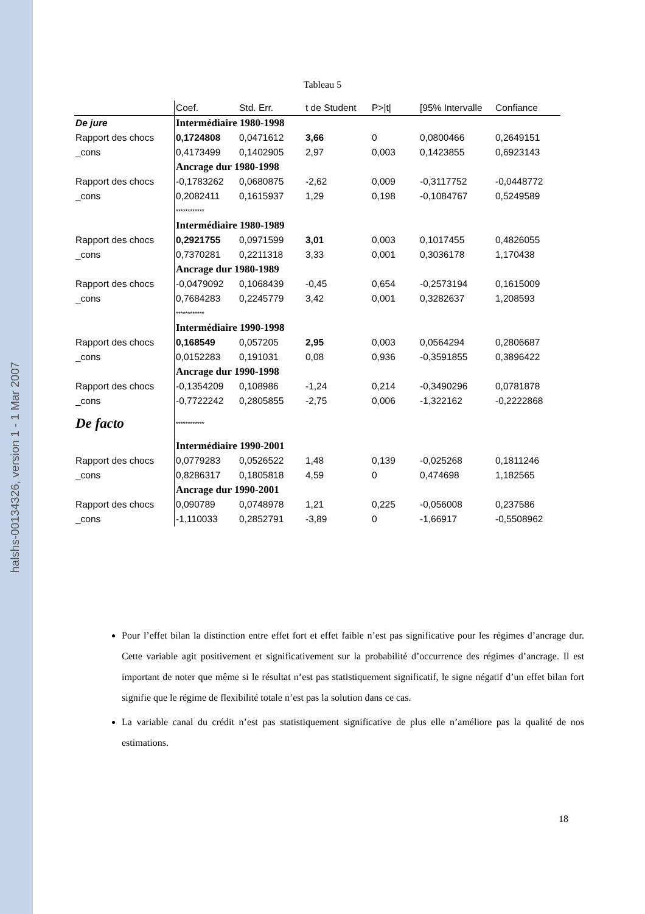halshs-00134326, version 1 - 1 Mar 2007
Tableau 5
| | Coef. | Std. Err. | t de Student | P>/t/ | [95% Intervalle | Confiance |
| --- | --- | --- | --- | --- | --- | --- |
| De jure | Intermédiaire 1980-1998 | | | | | |
| Rapport des chocs | 0,1724808 | 0,0471612 | 3,66 | 0 | 0,0800466 | 0,2649151 |
| _cons | 0,4173499 | 0,1402905 | 2,97 | 0,003 | 0,1423855 | 0,6923143 |
| | Ancrage dur 1980-1998 | | | | | |
| Rapport des chocs | -0,1783262 | 0,0680875 | -2,62 | 0,009 | -0,3117752 | -0,0448772 |
| _cons | 0,2082411 | 0,1615937 | 1,29 | 0,198 | -0,1084767 | 0,5249589 |
| | ************ | | | | | |
| | Intermédiaire 1980-1989 | | | | | |
| Rapport des chocs | 0,2921755 | 0,0971599 | 3,01 | 0,003 | 0,1017455 | 0,4826055 |
| _cons | 0,7370281 | 0,2211318 | 3,33 | 0,001 | 0,3036178 | 1,170438 |
| | Ancrage dur 1980-1989 | | | | | |
| Rapport des chocs | -0,0479092 | 0,1068439 | -0,45 | 0,654 | -0,2573194 | 0,1615009 |
| _cons | 0,7684283 | 0,2245779 | 3,42 | 0,001 | 0,3282637 | 1,208593 |
| | ************ | | | | | |
| | Intermédiaire 1990-1998 | | | | | |
| Rapport des chocs | 0,168549 | 0,057205 | 2,95 | 0,003 | 0,0564294 | 0,2806687 |
| _cons | 0,0152283 | 0,191031 | 0,08 | 0,936 | -0,3591855 | 0,3896422 |
| | Ancrage dur 1990-1998 | | | | | |
| Rapport des chocs | -0,1354209 | 0,108986 | -1,24 | 0,214 | -0,3490296 | 0,0781878 |
| _cons | -0,7722242 | 0,2805855 | -2,75 | 0,006 | -1,322162 | -0,2222868 |
| De facto | ************ | | | | | |
| | Intermédiaire 1990-2001 | | | | | |
| Rapport des chocs | 0,0779283 | 0,0526522 | 1,48 | 0,139 | -0,025268 | 0,1811246 |
| _cons | 0,8286317 | 0,1805818 | 4,59 | 0 | 0,474698 | 1,182565 |
| | Ancrage dur 1990-2001 | | | | | |
| Rapport des chocs | 0,090789 | 0,0748978 | 1,21 | 0,225 | -0,056008 | 0,237586 |
| _cons | -1,110033 | 0,2852791 | -3,89 | 0 | -1,66917 | -0,5508962 |
Pour l’effet bilan la distinction entre effet fort et effet faible n’est pas significative pour les régimes d’ancrage dur. Cette variable agit positivement et significativement sur la probabilité d’occurrence des régimes d’ancrage. Il est important de noter que même si le résultat n’est pas statistiquement significatif, le signe négatif d’un effet bilan fort signifie que le régime de flexibilité totale n’est pas la solution dans ce cas.
La variable canal du crédit n’est pas statistiquement significative de plus elle n’améliore pas la qualité de nos estimations.
18